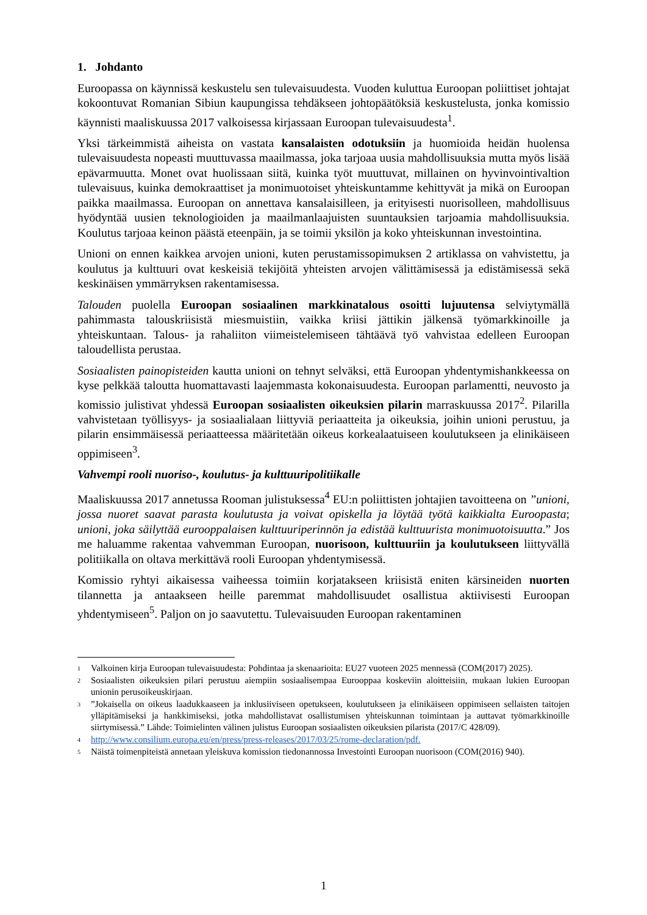1. Johdanto
Euroopassa on käynnissä keskustelu sen tulevaisuudesta. Vuoden kuluttua Euroopan poliittiset johtajat kokoontuvat Romanian Sibiun kaupungissa tehdäkseen johtopäätöksiä keskustelusta, jonka komissio käynnisti maaliskuussa 2017 valkoisessa kirjassaan Euroopan tulevaisuudesta<sup>1</sup>.
Yksi tärkeimmistä aiheista on vastata kansalaisten odotuksiin ja huomioida heidän huolensa tulevaisuudesta nopeasti muuttuvassa maailmassa, joka tarjoaa uusia mahdollisuuksia mutta myös lisää epävarmuutta. Monet ovat huolissaan siitä, kuinka työt muuttuvat, millainen on hyvinvointivaltion tulevaisuus, kuinka demokraattiset ja monimuotoiset yhteiskuntamme kehittyvät ja mikä on Euroopan paikka maailmassa. Euroopan on annettava kansalaisilleen, ja erityisesti nuorisolleen, mahdollisuus hyödyntää uusien teknologioiden ja maailmanlaajuisten suuntauksien tarjoamia mahdollisuuksia. Koulutus tarjoaa keinon päästä eteenpäin, ja se toimii yksilön ja koko yhteiskunnan investointina.
Unioni on ennen kaikkea arvojen unioni, kuten perustamissopimuksen 2 artiklassa on vahvistettu, ja koulutus ja kulttuuri ovat keskeisiä tekijöitä yhteisten arvojen välittämisessä ja edistämisessä sekä keskinäisen ymmärryksen rakentamisessa.
Talouden puolella Euroopan sosiaalinen markkinatalous osoitti lujuutensa selviytymällä pahimmasta talouskriisistä miesmuistiin, vaikka kriisi jättikin jälkensä työmarkkinoille ja yhteiskuntaan. Talous- ja rahaliiton viimeistelemiseen tähtäävä työ vahvistaa edelleen Euroopan taloudellista perustaa.
Sosiaalisten painopisteiden kautta unioni on tehnyt selväksi, että Euroopan yhdentymishankkeessa on kyse pelkkää taloutta huomattavasti laajemmasta kokonaisuudesta. Euroopan parlamentti, neuvosto ja komissio julistivat yhdessä Euroopan sosiaalisten oikeuksien pilarin marraskuussa 2017<sup>2</sup>. Pilarilla vahvistetaan työllisyys- ja sosiaalialaan liittyviä periaatteita ja oikeuksia, joihin unioni perustuu, ja pilarin ensimmäisessä periaatteessa määritetään oikeus korkealaatuiseen koulutukseen ja elinikäiseen oppimiseen<sup>3</sup>.
Vahvempi rooli nuoriso-, koulutus- ja kulttuuripolitiikalle
Maaliskuussa 2017 annetussa Rooman julistuksessa<sup>4</sup> EU:n poliittisten johtajien tavoitteena on ”unioni, jossa nuoret saavat parasta koulutusta ja voivat opiskella ja löytää työtä kaikkialta Euroopasta; unioni, joka säilyttää eurooppalaisen kulttuuriperinnön ja edistää kulttuurista monimuotoisuutta.” Jos me haluamme rakentaa vahvemman Euroopan, nuorisoon, kulttuuriin ja koulutukseen liittyvällä politiikalla on oltava merkittävä rooli Euroopan yhdentymisessä.
Komissio ryhtyi aikaisessa vaiheessa toimiin korjatakseen kriisistä eniten kärsineiden nuorten tilannetta ja antaakseen heille paremmat mahdollisuudet osallistua aktiivisesti Euroopan yhdentymiseen<sup>5</sup>. Paljon on jo saavutettu. Tulevaisuuden Euroopan rakentaminen
<sup>1</sup> Valkoinen kirja Euroopan tulevaisuudesta: Pohdintaa ja skenaarioita: EU27 vuoteen 2025 mennessä (COM(2017) 2025).
<sup>2</sup> Sosiaalisten oikeuksien pilari perustuu aiempiin sosiaalisempaa Eurooppaa koskeviin aloitteisiin, mukaan lukien Euroopan unionin perusoikeuskirjaan.
<sup>3</sup>”Jokaisella on oikeus laadukkaaseen ja inklusiiviseen opetukseen, koulutukseen ja elinikäiseen oppimiseen sellaisten taitojen ylläpitämiseksi ja hankkimiseksi, jotka mahdollistavat osallistumisen yhteiskunnan toimintaan ja auttavat työmarkkinoille siirtymisessä.” Lähde: Toimielinten välinen julistus Euroopan sosiaalisten oikeuksien pilarista (2017/C 428/09).
<sup>4</sup> http://www.consilium.europa.eu/en/press/press-releases/2017/03/25/rome-declaration/pdf.
<sup>5</sup> Näistä toimenpiteistä annetaan yleiskuva komission tiedonannossa Investointi Euroopan nuorisoon (COM(2016) 940).
1